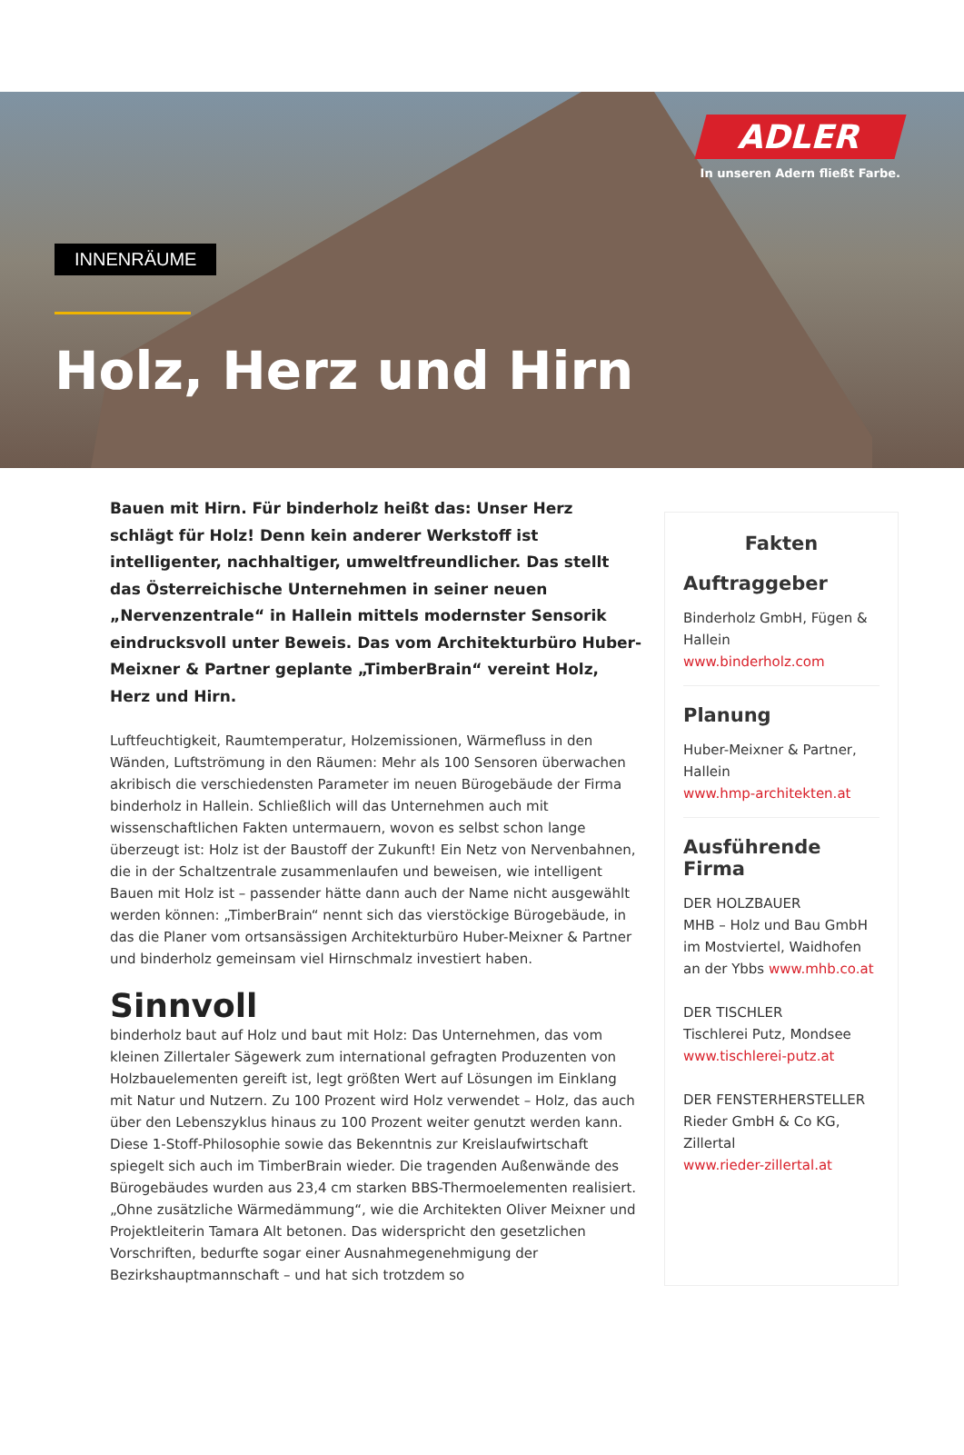ADLER
In unseren Adern fließt Farbe.
INNENRÄUME
Holz, Herz und Hirn
Bauen mit Hirn. Für binderholz heißt das: Unser Herz schlägt für Holz! Denn kein anderer Werkstoff ist intelligenter, nachhaltiger, umweltfreundlicher. Das stellt das Österreichische Unternehmen in seiner neuen „Nervenzentrale“ in Hallein mittels modernster Sensorik eindrucksvoll unter Beweis. Das vom Architekturbüro Huber-Meixner & Partner geplante „TimberBrain“ vereint Holz, Herz und Hirn.
Luftfeuchtigkeit, Raumtemperatur, Holzemissionen, Wärmefluss in den Wänden, Luftströmung in den Räumen: Mehr als 100 Sensoren überwachen akribisch die verschiedensten Parameter im neuen Bürogebäude der Firma binderholz in Hallein. Schließlich will das Unternehmen auch mit wissenschaftlichen Fakten untermauern, wovon es selbst schon lange überzeugt ist: Holz ist der Baustoff der Zukunft! Ein Netz von Nervenbahnen, die in der Schaltzentrale zusammenlaufen und beweisen, wie intelligent Bauen mit Holz ist – passender hätte dann auch der Name nicht ausgewählt werden können: „TimberBrain“ nennt sich das vierstöckige Bürogebäude, in das die Planer vom ortsansässigen Architekturbüro Huber-Meixner & Partner und binderholz gemeinsam viel Hirnschmalz investiert haben.
Sinnvoll
binderholz baut auf Holz und baut mit Holz: Das Unternehmen, das vom kleinen Zillertaler Sägewerk zum international gefragten Produzenten von Holzbauelementen gereift ist, legt größten Wert auf Lösungen im Einklang mit Natur und Nutzern. Zu 100 Prozent wird Holz verwendet – Holz, das auch über den Lebenszyklus hinaus zu 100 Prozent weiter genutzt werden kann. Diese 1-Stoff-Philosophie sowie das Bekenntnis zur Kreislaufwirtschaft spiegelt sich auch im TimberBrain wieder. Die tragenden Außenwände des Bürogebäudes wurden aus 23,4 cm starken BBS-Thermoelementen realisiert. „Ohne zusätzliche Wärmedämmung“, wie die Architekten Oliver Meixner und Projektleiterin Tamara Alt betonen. Das widerspricht den gesetzlichen Vorschriften, bedurfte sogar einer Ausnahmegenehmigung der Bezirkshauptmannschaft – und hat sich trotzdem so
Fakten
Auftraggeber
Binderholz GmbH, Fügen & Hallein
www.binderholz.com
Planung
Huber-Meixner & Partner, Hallein
www.hmp-architekten.at
Ausführende Firma
DER HOLZBAUER
MHB – Holz und Bau GmbH im Mostviertel, Waidhofen an der Ybbs www.mhb.co.at
DER TISCHLER
Tischlerei Putz, Mondsee
www.tischlerei-putz.at
DER FENSTERHERSTELLER
Rieder GmbH & Co KG, Zillertal
www.rieder-zillertal.at